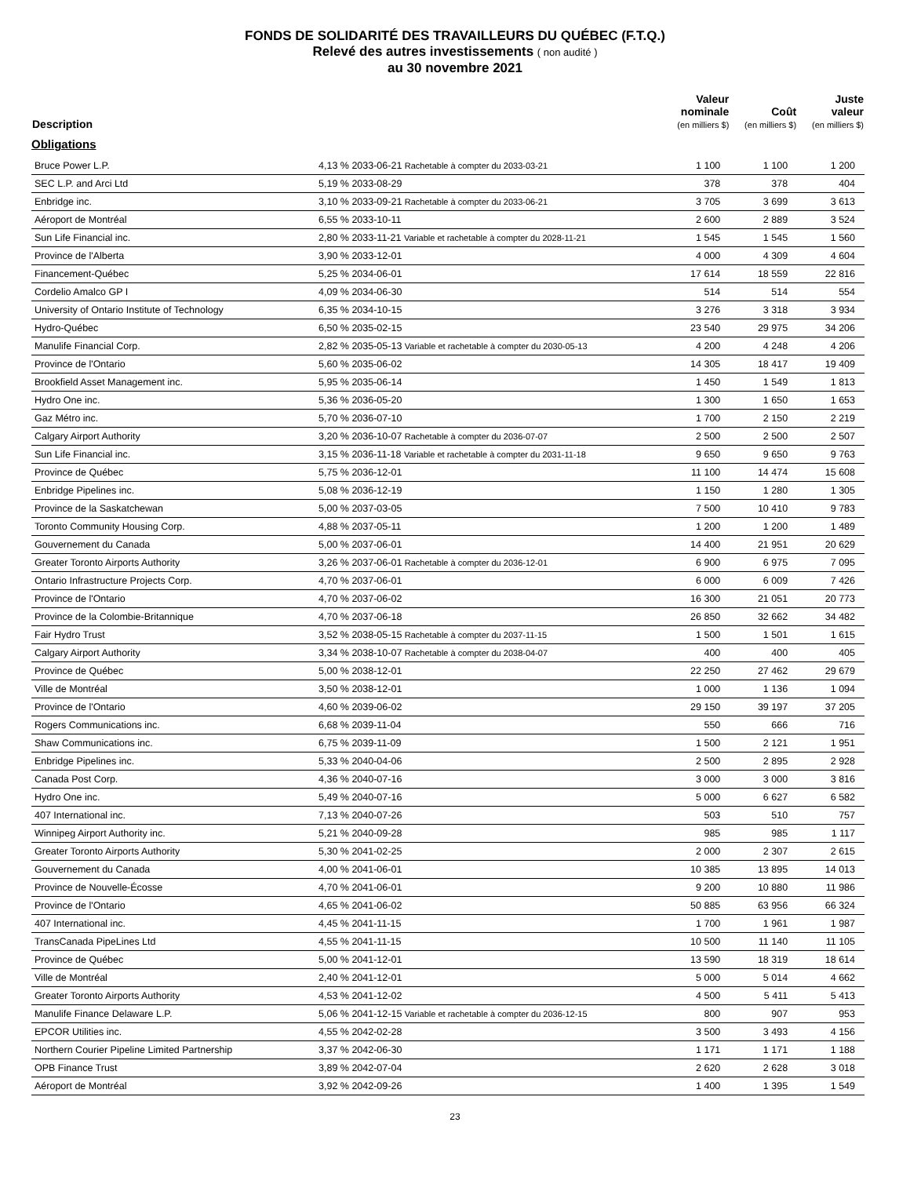FONDS DE SOLIDARITÉ DES TRAVAILLEURS DU QUÉBEC (F.T.Q.)
Relevé des autres investissements ( non audité )
au 30 novembre 2021
| Description | | Valeur nominale (en milliers $) | Coût (en milliers $) | Juste valeur (en milliers $) |
| --- | --- | --- | --- | --- |
| Obligations | | | | |
| Bruce Power L.P. | 4,13 % 2033-06-21 Rachetable à compter du 2033-03-21 | 1 100 | 1 100 | 1 200 |
| SEC L.P. and Arci Ltd | 5,19 % 2033-08-29 | 378 | 378 | 404 |
| Enbridge inc. | 3,10 % 2033-09-21 Rachetable à compter du 2033-06-21 | 3 705 | 3 699 | 3 613 |
| Aéroport de Montréal | 6,55 % 2033-10-11 | 2 600 | 2 889 | 3 524 |
| Sun Life Financial inc. | 2,80 % 2033-11-21 Variable et rachetable à compter du 2028-11-21 | 1 545 | 1 545 | 1 560 |
| Province de l'Alberta | 3,90 % 2033-12-01 | 4 000 | 4 309 | 4 604 |
| Financement-Québec | 5,25 % 2034-06-01 | 17 614 | 18 559 | 22 816 |
| Cordelio Amalco GP I | 4,09 % 2034-06-30 | 514 | 514 | 554 |
| University of Ontario Institute of Technology | 6,35 % 2034-10-15 | 3 276 | 3 318 | 3 934 |
| Hydro-Québec | 6,50 % 2035-02-15 | 23 540 | 29 975 | 34 206 |
| Manulife Financial Corp. | 2,82 % 2035-05-13 Variable et rachetable à compter du 2030-05-13 | 4 200 | 4 248 | 4 206 |
| Province de l'Ontario | 5,60 % 2035-06-02 | 14 305 | 18 417 | 19 409 |
| Brookfield Asset Management inc. | 5,95 % 2035-06-14 | 1 450 | 1 549 | 1 813 |
| Hydro One inc. | 5,36 % 2036-05-20 | 1 300 | 1 650 | 1 653 |
| Gaz Métro inc. | 5,70 % 2036-07-10 | 1 700 | 2 150 | 2 219 |
| Calgary Airport Authority | 3,20 % 2036-10-07 Rachetable à compter du 2036-07-07 | 2 500 | 2 500 | 2 507 |
| Sun Life Financial inc. | 3,15 % 2036-11-18 Variable et rachetable à compter du 2031-11-18 | 9 650 | 9 650 | 9 763 |
| Province de Québec | 5,75 % 2036-12-01 | 11 100 | 14 474 | 15 608 |
| Enbridge Pipelines inc. | 5,08 % 2036-12-19 | 1 150 | 1 280 | 1 305 |
| Province de la Saskatchewan | 5,00 % 2037-03-05 | 7 500 | 10 410 | 9 783 |
| Toronto Community Housing Corp. | 4,88 % 2037-05-11 | 1 200 | 1 200 | 1 489 |
| Gouvernement du Canada | 5,00 % 2037-06-01 | 14 400 | 21 951 | 20 629 |
| Greater Toronto Airports Authority | 3,26 % 2037-06-01 Rachetable à compter du 2036-12-01 | 6 900 | 6 975 | 7 095 |
| Ontario Infrastructure Projects Corp. | 4,70 % 2037-06-01 | 6 000 | 6 009 | 7 426 |
| Province de l'Ontario | 4,70 % 2037-06-02 | 16 300 | 21 051 | 20 773 |
| Province de la Colombie-Britannique | 4,70 % 2037-06-18 | 26 850 | 32 662 | 34 482 |
| Fair Hydro Trust | 3,52 % 2038-05-15 Rachetable à compter du 2037-11-15 | 1 500 | 1 501 | 1 615 |
| Calgary Airport Authority | 3,34 % 2038-10-07 Rachetable à compter du 2038-04-07 | 400 | 400 | 405 |
| Province de Québec | 5,00 % 2038-12-01 | 22 250 | 27 462 | 29 679 |
| Ville de Montréal | 3,50 % 2038-12-01 | 1 000 | 1 136 | 1 094 |
| Province de l'Ontario | 4,60 % 2039-06-02 | 29 150 | 39 197 | 37 205 |
| Rogers Communications inc. | 6,68 % 2039-11-04 | 550 | 666 | 716 |
| Shaw Communications inc. | 6,75 % 2039-11-09 | 1 500 | 2 121 | 1 951 |
| Enbridge Pipelines inc. | 5,33 % 2040-04-06 | 2 500 | 2 895 | 2 928 |
| Canada Post Corp. | 4,36 % 2040-07-16 | 3 000 | 3 000 | 3 816 |
| Hydro One inc. | 5,49 % 2040-07-16 | 5 000 | 6 627 | 6 582 |
| 407 International inc. | 7,13 % 2040-07-26 | 503 | 510 | 757 |
| Winnipeg Airport Authority inc. | 5,21 % 2040-09-28 | 985 | 985 | 1 117 |
| Greater Toronto Airports Authority | 5,30 % 2041-02-25 | 2 000 | 2 307 | 2 615 |
| Gouvernement du Canada | 4,00 % 2041-06-01 | 10 385 | 13 895 | 14 013 |
| Province de Nouvelle-Écosse | 4,70 % 2041-06-01 | 9 200 | 10 880 | 11 986 |
| Province de l'Ontario | 4,65 % 2041-06-02 | 50 885 | 63 956 | 66 324 |
| 407 International inc. | 4,45 % 2041-11-15 | 1 700 | 1 961 | 1 987 |
| TransCanada PipeLines Ltd | 4,55 % 2041-11-15 | 10 500 | 11 140 | 11 105 |
| Province de Québec | 5,00 % 2041-12-01 | 13 590 | 18 319 | 18 614 |
| Ville de Montréal | 2,40 % 2041-12-01 | 5 000 | 5 014 | 4 662 |
| Greater Toronto Airports Authority | 4,53 % 2041-12-02 | 4 500 | 5 411 | 5 413 |
| Manulife Finance Delaware L.P. | 5,06 % 2041-12-15 Variable et rachetable à compter du 2036-12-15 | 800 | 907 | 953 |
| EPCOR Utilities inc. | 4,55 % 2042-02-28 | 3 500 | 3 493 | 4 156 |
| Northern Courier Pipeline Limited Partnership | 3,37 % 2042-06-30 | 1 171 | 1 171 | 1 188 |
| OPB Finance Trust | 3,89 % 2042-07-04 | 2 620 | 2 628 | 3 018 |
| Aéroport de Montréal | 3,92 % 2042-09-26 | 1 400 | 1 395 | 1 549 |
23